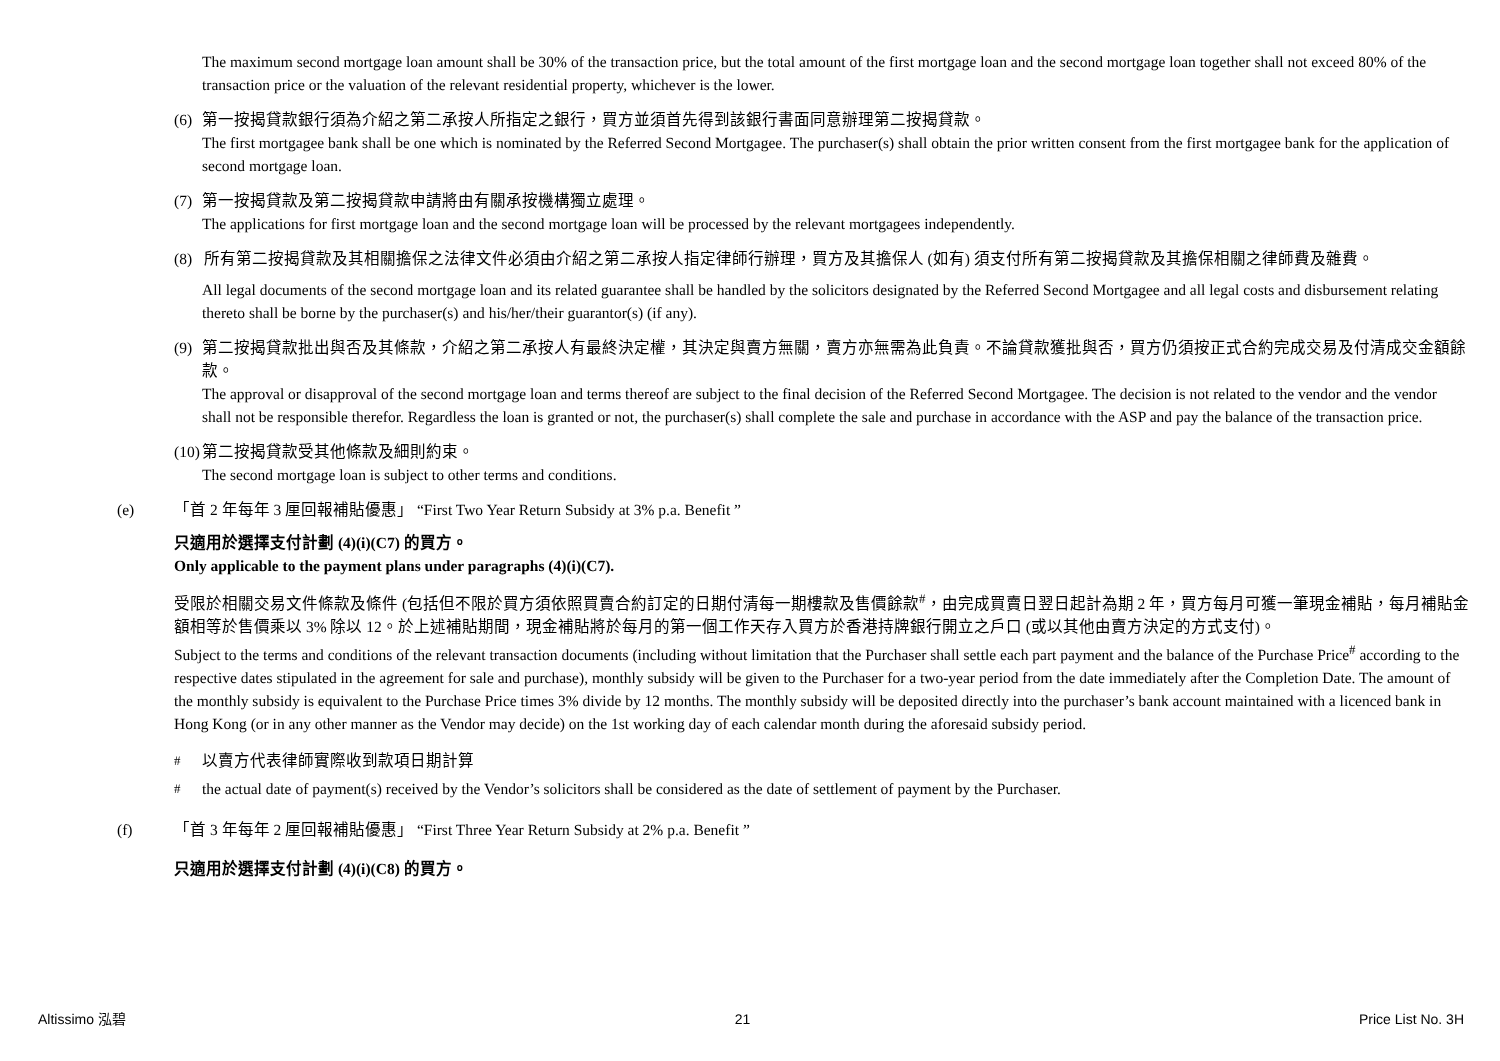The maximum second mortgage loan amount shall be 30% of the transaction price, but the total amount of the first mortgage loan and the second mortgage loan together shall not exceed 80% of the transaction price or the valuation of the relevant residential property, whichever is the lower.
(6) 第一按揭貸款銀行須為介紹之第二承按人所指定之銀行，買方並須首先得到該銀行書面同意辦理第二按揭貸款。
The first mortgagee bank shall be one which is nominated by the Referred Second Mortgagee. The purchaser(s) shall obtain the prior written consent from the first mortgagee bank for the application of second mortgage loan.
(7) 第一按揭貸款及第二按揭貸款申請將由有關承按機構獨立處理。
The applications for first mortgage loan and the second mortgage loan will be processed by the relevant mortgagees independently.
(8) 所有第二按揭貸款及其相關擔保之法律文件必須由介紹之第二承按人指定律師行辦理，買方及其擔保人 (如有) 須支付所有第二按揭貸款及其擔保相關之律師費及雜費。
All legal documents of the second mortgage loan and its related guarantee shall be handled by the solicitors designated by the Referred Second Mortgagee and all legal costs and disbursement relating thereto shall be borne by the purchaser(s) and his/her/their guarantor(s) (if any).
(9) 第二按揭貸款批出與否及其條款，介紹之第二承按人有最終決定權，其決定與賣方無關，賣方亦無需為此負責。不論貸款獲批與否，買方仍須按正式合約完成交易及付清成交金額餘款。
The approval or disapproval of the second mortgage loan and terms thereof are subject to the final decision of the Referred Second Mortgagee. The decision is not related to the vendor and the vendor shall not be responsible therefor. Regardless the loan is granted or not, the purchaser(s) shall complete the sale and purchase in accordance with the ASP and pay the balance of the transaction price.
(10)
第二按揭貸款受其他條款及細則約束。
The second mortgage loan is subject to other terms and conditions.
(e) 「首 2 年每年 3 厘回報補貼優惠」 “First Two Year Return Subsidy at 3% p.a. Benefit ”
只適用於選擇支付計劃 (4)(i)(C7) 的買方。
Only applicable to the payment plans under paragraphs (4)(i)(C7).
受限於相關交易文件條款及條件 (包括但不限於買方須依照買賣合約訂定的日期付清每一期樓款及售價餘款<sup>#</sup>，由完成買賣日翌日起計為期 2 年，買方每月可獲一筆現金補貼，每月補貼金額相等於售價乘以 3% 除以 12。於上述補貼期間，現金補貼將於每月的第一個工作天存入買方於香港持牌銀行開立之戶口 (或以其他由賣方決定的方式支付)。
Subject to the terms and conditions of the relevant transaction documents (including without limitation that the Purchaser shall settle each part payment and the balance of the Purchase Price<sup>#</sup> according to the respective dates stipulated in the agreement for sale and purchase), monthly subsidy will be given to the Purchaser for a two-year period from the date immediately after the Completion Date. The amount of the monthly subsidy is equivalent to the Purchase Price times 3% divide by 12 months. The monthly subsidy will be deposited directly into the purchaser’s bank account maintained with a licenced bank in Hong Kong (or in any other manner as the Vendor may decide) on the 1st working day of each calendar month during the aforesaid subsidy period.
<sup>#</sup> 以賣方代表律師實際收到款項日期計算
<sup>#</sup> the actual date of payment(s) received by the Vendor’s solicitors shall be considered as the date of settlement of payment by the Purchaser.
(f) 「首 3 年每年 2 厘回報補貼優惠」 “First Three Year Return Subsidy at 2% p.a. Benefit ”
只適用於選擇支付計劃 (4)(i)(C8) 的買方。
Altissimo 泓碧 21 Price List No. 3H